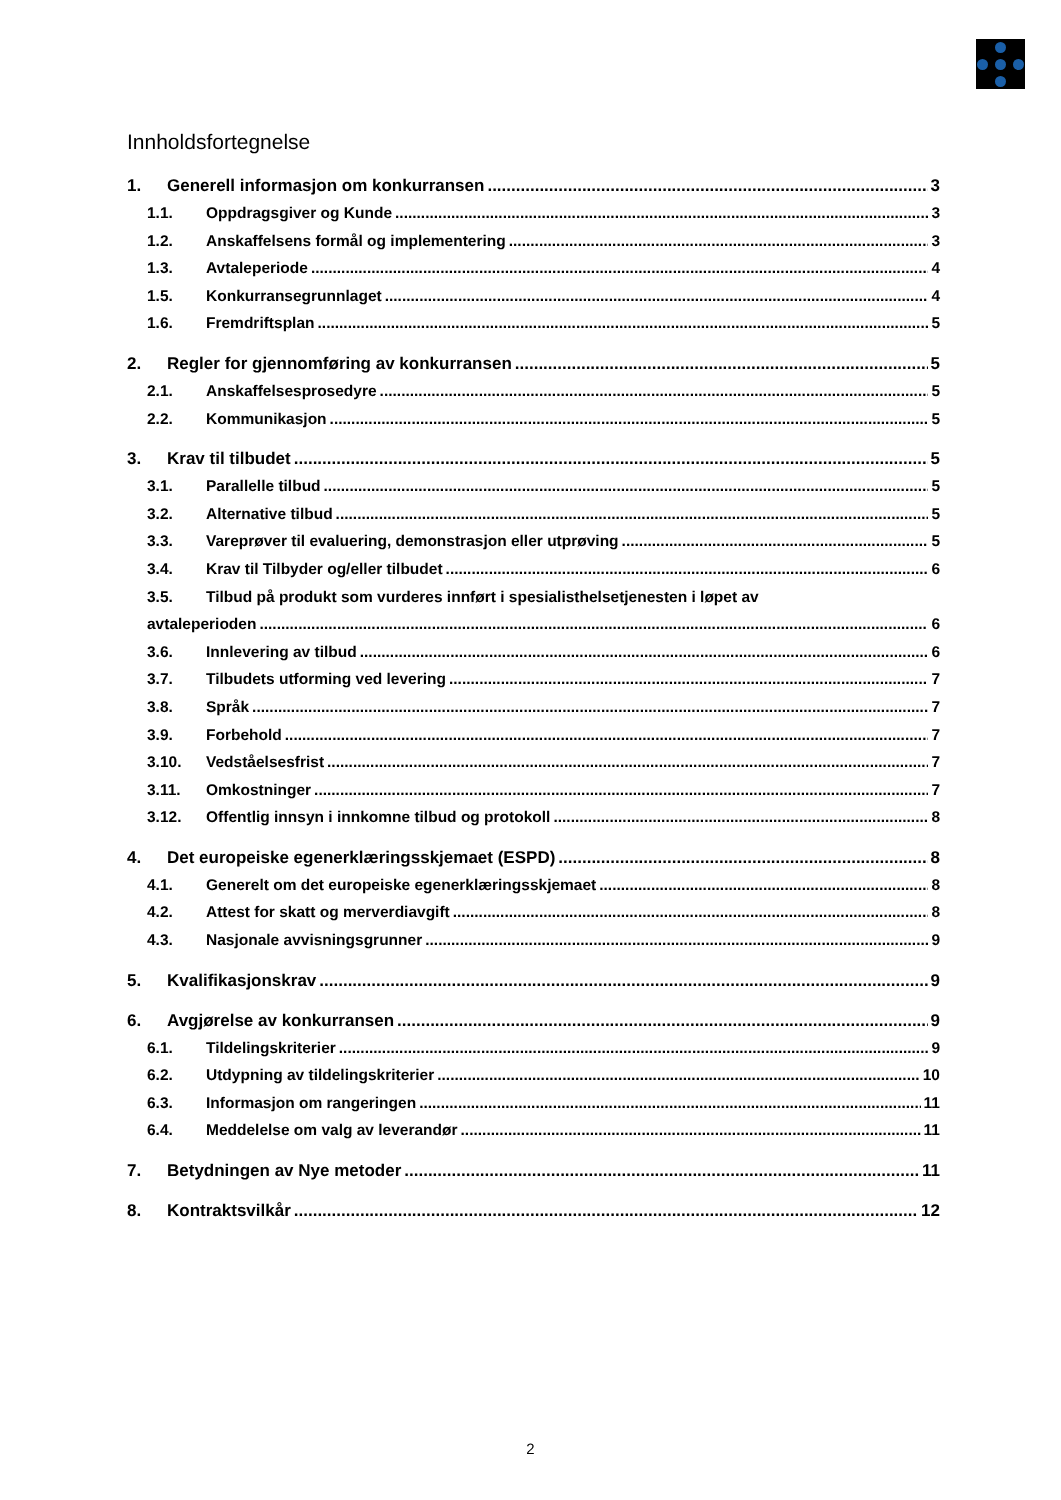Innholdsfortegnelse
1. Generell informasjon om konkurransen 3
1.1. Oppdragsgiver og Kunde 3
1.2. Anskaffelsens formål og implementering 3
1.3. Avtaleperiode 4
1.5. Konkurransegrunnlaget 4
1.6. Fremdriftsplan 5
2. Regler for gjennomføring av konkurransen 5
2.1. Anskaffelsesprosedyre 5
2.2. Kommunikasjon 5
3. Krav til tilbudet 5
3.1. Parallelle tilbud 5
3.2. Alternative tilbud 5
3.3. Vareprøver til evaluering, demonstrasjon eller utprøving 5
3.4. Krav til Tilbyder og/eller tilbudet 6
3.5. Tilbud på produkt som vurderes innført i spesialisthelsetjenesten i løpet av
avtaleperioden 6
3.6. Innlevering av tilbud 6
3.7. Tilbudets utforming ved levering 7
3.8. Språk 7
3.9. Forbehold 7
3.10. Vedståelsesfrist 7
3.11. Omkostninger 7
3.12. Offentlig innsyn i innkomne tilbud og protokoll 8
4. Det europeiske egenerklæringsskjemaet (ESPD) 8
4.1. Generelt om det europeiske egenerklæringsskjemaet 8
4.2. Attest for skatt og merverdiavgift 8
4.3. Nasjonale avvisningsgrunner 9
5. Kvalifikasjonskrav 9
6. Avgjørelse av konkurransen 9
6.1. Tildelingskriterier 9
6.2. Utdypning av tildelingskriterier 10
6.3. Informasjon om rangeringen 11
6.4. Meddelelse om valg av leverandør 11
7. Betydningen av Nye metoder 11
8. Kontraktsvilkår 12
2